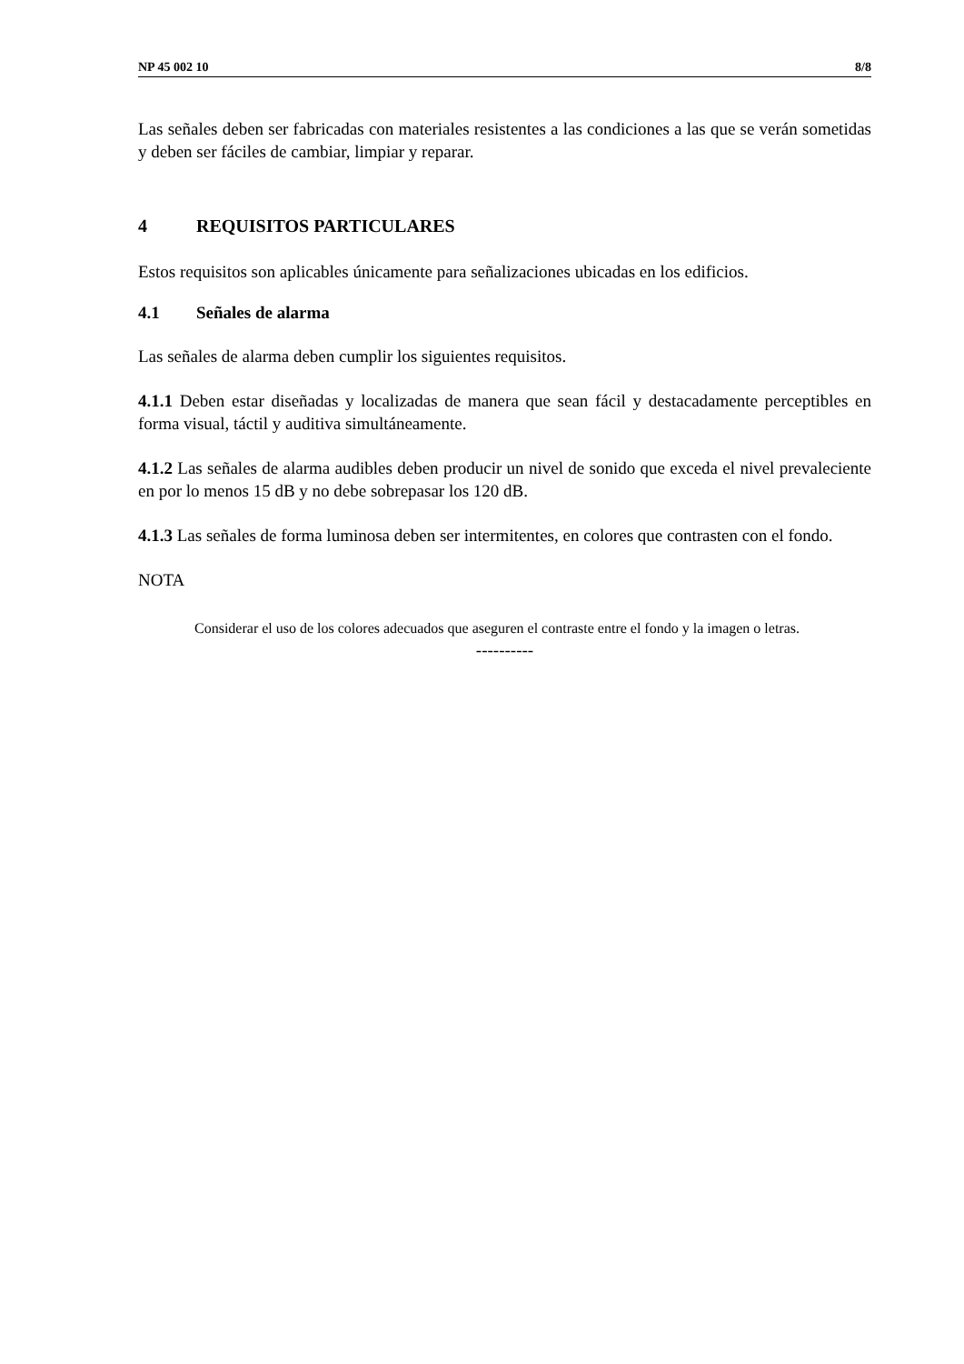NP 45 002 10 8/8
Las señales deben ser fabricadas con materiales resistentes a las condiciones a las que se verán sometidas y deben ser fáciles de cambiar, limpiar y reparar.
4 REQUISITOS PARTICULARES
Estos requisitos son aplicables únicamente para señalizaciones ubicadas en los edificios.
4.1 Señales de alarma
Las señales de alarma deben cumplir los siguientes requisitos.
4.1.1 Deben estar diseñadas y localizadas de manera que sean fácil y destacadamente perceptibles en forma visual, táctil y auditiva simultáneamente.
4.1.2 Las señales de alarma audibles deben producir un nivel de sonido que exceda el nivel prevaleciente en por lo menos 15 dB y no debe sobrepasar los 120 dB.
4.1.3 Las señales de forma luminosa deben ser intermitentes, en colores que contrasten con el fondo.
NOTA
Considerar el uso de los colores adecuados que aseguren el contraste entre el fondo y la imagen o letras.
----------